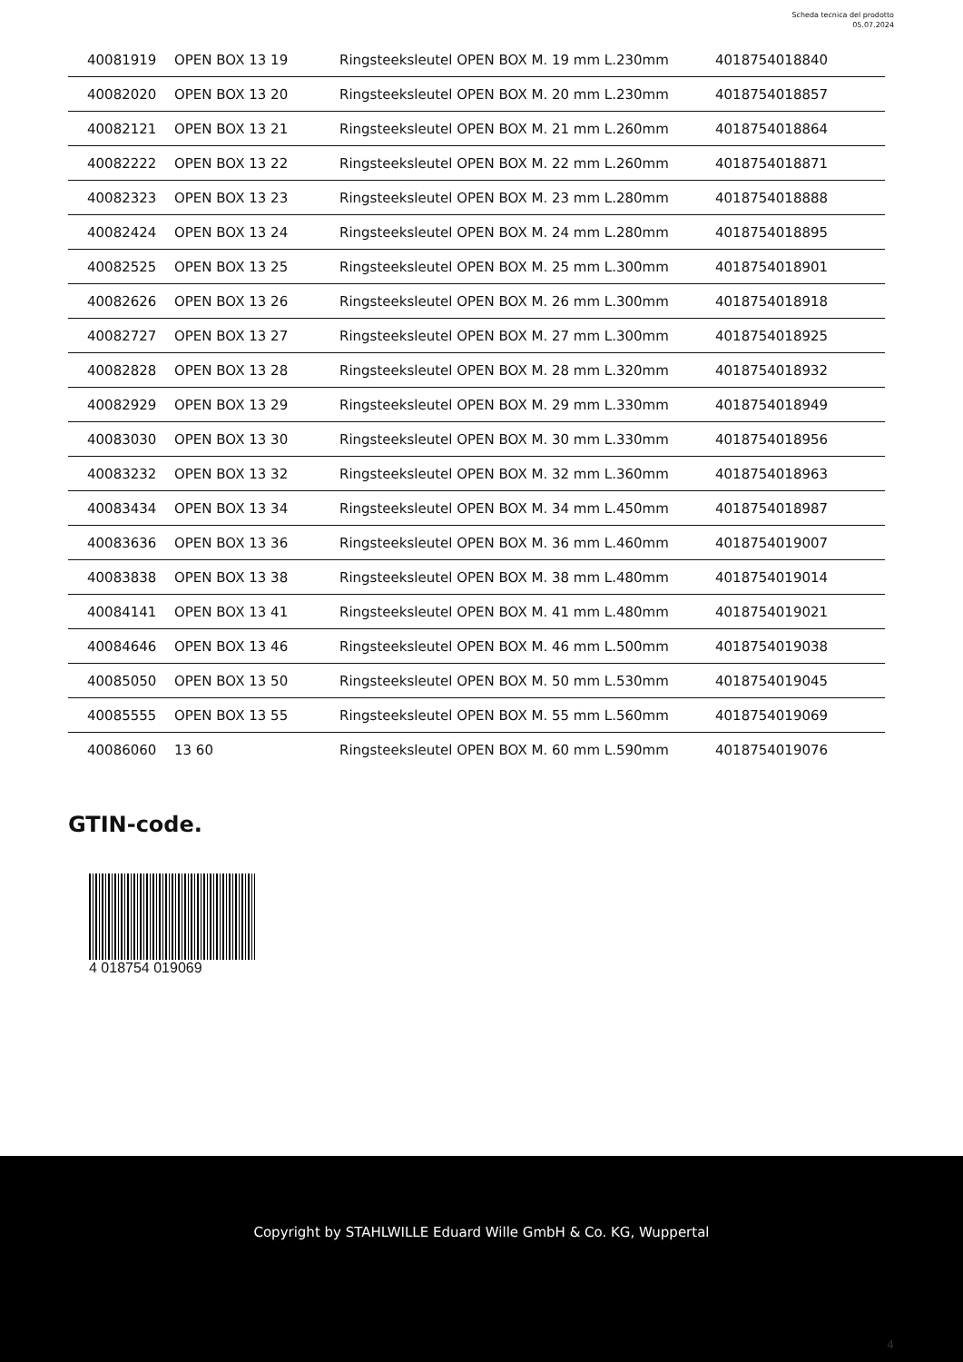Scheda tecnica del prodotto
05.07.2024
| 40081919 | OPEN BOX 13 19 | Ringsteeksleutel OPEN BOX M. 19 mm L.230mm | 4018754018840 |
| 40082020 | OPEN BOX 13 20 | Ringsteeksleutel OPEN BOX M. 20 mm L.230mm | 4018754018857 |
| 40082121 | OPEN BOX 13 21 | Ringsteeksleutel OPEN BOX M. 21 mm L.260mm | 4018754018864 |
| 40082222 | OPEN BOX 13 22 | Ringsteeksleutel OPEN BOX M. 22 mm L.260mm | 4018754018871 |
| 40082323 | OPEN BOX 13 23 | Ringsteeksleutel OPEN BOX M. 23 mm L.280mm | 4018754018888 |
| 40082424 | OPEN BOX 13 24 | Ringsteeksleutel OPEN BOX M. 24 mm L.280mm | 4018754018895 |
| 40082525 | OPEN BOX 13 25 | Ringsteeksleutel OPEN BOX M. 25 mm L.300mm | 4018754018901 |
| 40082626 | OPEN BOX 13 26 | Ringsteeksleutel OPEN BOX M. 26 mm L.300mm | 4018754018918 |
| 40082727 | OPEN BOX 13 27 | Ringsteeksleutel OPEN BOX M. 27 mm L.300mm | 4018754018925 |
| 40082828 | OPEN BOX 13 28 | Ringsteeksleutel OPEN BOX M. 28 mm L.320mm | 4018754018932 |
| 40082929 | OPEN BOX 13 29 | Ringsteeksleutel OPEN BOX M. 29 mm L.330mm | 4018754018949 |
| 40083030 | OPEN BOX 13 30 | Ringsteeksleutel OPEN BOX M. 30 mm L.330mm | 4018754018956 |
| 40083232 | OPEN BOX 13 32 | Ringsteeksleutel OPEN BOX M. 32 mm L.360mm | 4018754018963 |
| 40083434 | OPEN BOX 13 34 | Ringsteeksleutel OPEN BOX M. 34 mm L.450mm | 4018754018987 |
| 40083636 | OPEN BOX 13 36 | Ringsteeksleutel OPEN BOX M. 36 mm L.460mm | 4018754019007 |
| 40083838 | OPEN BOX 13 38 | Ringsteeksleutel OPEN BOX M. 38 mm L.480mm | 4018754019014 |
| 40084141 | OPEN BOX 13 41 | Ringsteeksleutel OPEN BOX M. 41 mm L.480mm | 4018754019021 |
| 40084646 | OPEN BOX 13 46 | Ringsteeksleutel OPEN BOX M. 46 mm L.500mm | 4018754019038 |
| 40085050 | OPEN BOX 13 50 | Ringsteeksleutel OPEN BOX M. 50 mm L.530mm | 4018754019045 |
| 40085555 | OPEN BOX 13 55 | Ringsteeksleutel OPEN BOX M. 55 mm L.560mm | 4018754019069 |
| 40086060 | 13 60 | Ringsteeksleutel OPEN BOX M. 60 mm L.590mm | 4018754019076 |
GTIN-code.
4 018754 019069
Copyright by STAHLWILLE Eduard Wille GmbH & Co. KG, Wuppertal
4